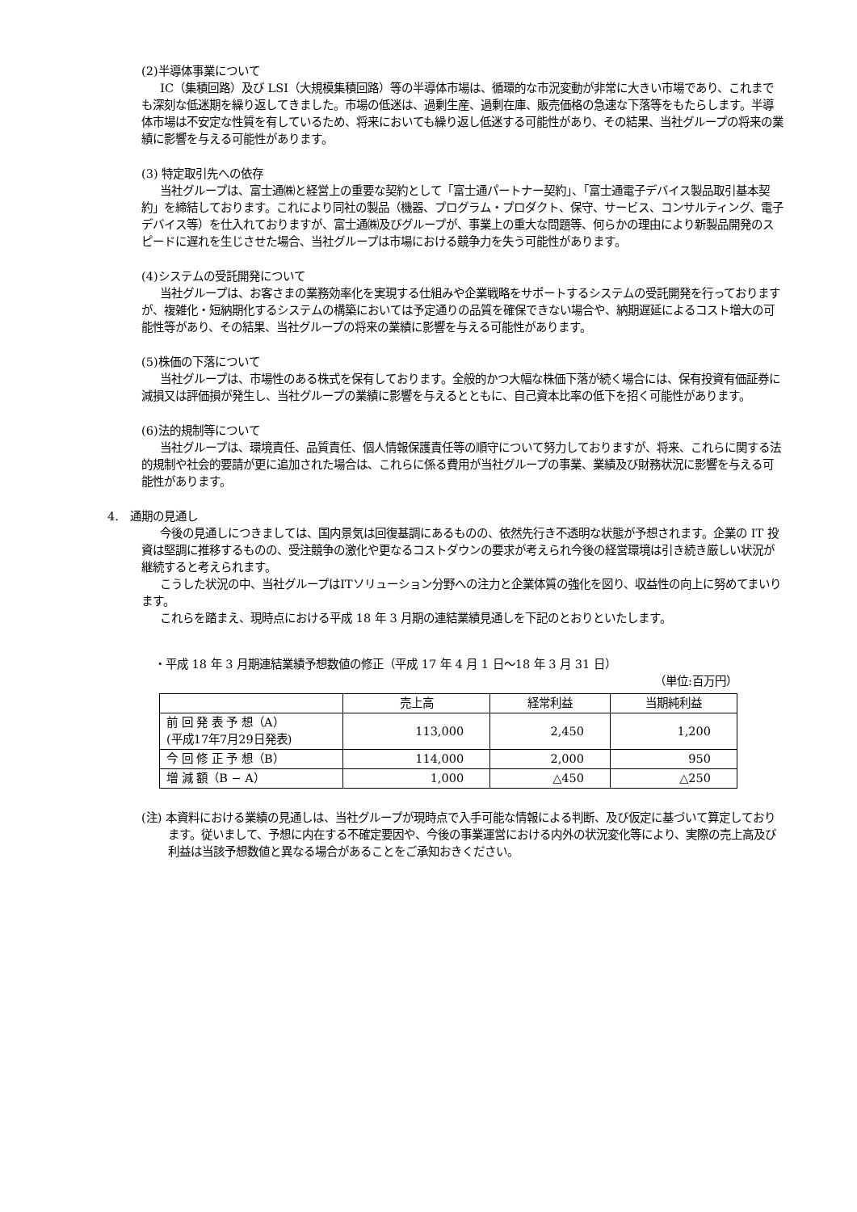(2)半導体事業について
IC（集積回路）及び LSI（大規模集積回路）等の半導体市場は、循環的な市況変動が非常に大きい市場であり、これまでも深刻な低迷期を繰り返してきました。市場の低迷は、過剰生産、過剰在庫、販売価格の急速な下落等をもたらします。半導体市場は不安定な性質を有しているため、将来においても繰り返し低迷する可能性があり、その結果、当社グループの将来の業績に影響を与える可能性があります。
(3) 特定取引先への依存
当社グループは、富士通㈱と経営上の重要な契約として「富士通パートナー契約」、「富士通電子デバイス製品取引基本契約」を締結しております。これにより同社の製品（機器、プログラム・プロダクト、保守、サービス、コンサルティング、電子デバイス等）を仕入れておりますが、富士通㈱及びグループが、事業上の重大な問題等、何らかの理由により新製品開発のスピードに遅れを生じさせた場合、当社グループは市場における競争力を失う可能性があります。
(4)システムの受託開発について
当社グループは、お客さまの業務効率化を実現する仕組みや企業戦略をサポートするシステムの受託開発を行っておりますが、複雑化・短納期化するシステムの構築においては予定通りの品質を確保できない場合や、納期遅延によるコスト増大の可能性等があり、その結果、当社グループの将来の業績に影響を与える可能性があります。
(5)株価の下落について
当社グループは、市場性のある株式を保有しております。全般的かつ大幅な株価下落が続く場合には、保有投資有価証券に減損又は評価損が発生し、当社グループの業績に影響を与えるとともに、自己資本比率の低下を招く可能性があります。
(6)法的規制等について
当社グループは、環境責任、品質責任、個人情報保護責任等の順守について努力しておりますが、将来、これらに関する法的規制や社会的要請が更に追加された場合は、これらに係る費用が当社グループの事業、業績及び財務状況に影響を与える可能性があります。
4.　通期の見通し
今後の見通しにつきましては、国内景気は回復基調にあるものの、依然先行き不透明な状態が予想されます。企業の IT 投資は堅調に推移するものの、受注競争の激化や更なるコストダウンの要求が考えられ今後の経営環境は引き続き厳しい状況が継続すると考えられます。
こうした状況の中、当社グループはITソリューション分野への注力と企業体質の強化を図り、収益性の向上に努めてまいります。
これらを踏まえ、現時点における平成 18 年 3 月期の連結業績見通しを下記のとおりといたします。
・平成 18 年 3 月期連結業績予想数値の修正（平成 17 年 4 月 1 日～18 年 3 月 31 日）
（単位:百万円）
| | 売上高 | 経常利益 | 当期純利益 |
| --- | --- | --- | --- |
| 前 回 発 表 予 想（A） (平成17年7月29日発表) | 113,000 | 2,450 | 1,200 |
| 今 回 修 正 予 想（B） | 114,000 | 2,000 | 950 |
| 増 減 額（B − A） | 1,000 | △450 | △250 |
(注) 本資料における業績の見通しは、当社グループが現時点で入手可能な情報による判断、及び仮定に基づいて算定しております。従いまして、予想に内在する不確定要因や、今後の事業運営における内外の状況変化等により、実際の売上高及び利益は当該予想数値と異なる場合があることをご承知おきください。